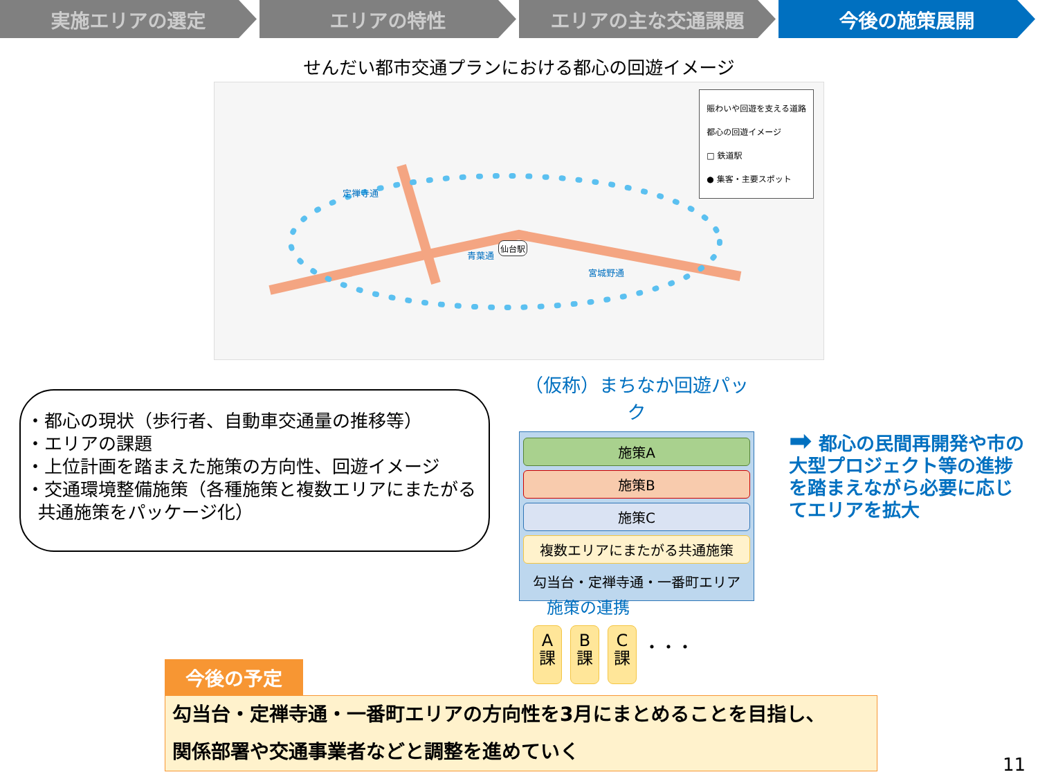実施エリアの選定 エリアの特性 エリアの主な交通課題 今後の施策展開
せんだい都市交通プランにおける都心の回遊イメージ
賑わいや回遊を支える道路
都心の回遊イメージ
□ 鉄道駅
● 集客・主要スポット
仙台駅
定禅寺通
青葉通
宮城野通
・都心の現状（歩行者、自動車交通量の推移等）
・エリアの課題
・上位計画を踏まえた施策の方向性、回遊イメージ
・交通環境整備施策（各種施策と複数エリアにまたがる
共通施策をパッケージ化）
（仮称）まちなか回遊パック
施策A
施策B
施策C
複数エリアにまたがる共通施策
勾当台・定禅寺通・一番町エリア
➡ 都心の民間再開発や市の大型プロジェクト等の進捗を踏まえながら必要に応じてエリアを拡大
施策の連携
A
課
B
課
C
課
・・・
今後の予定
勾当台・定禅寺通・一番町エリアの方向性を3月にまとめることを目指し、
関係部署や交通事業者などと調整を進めていく
11